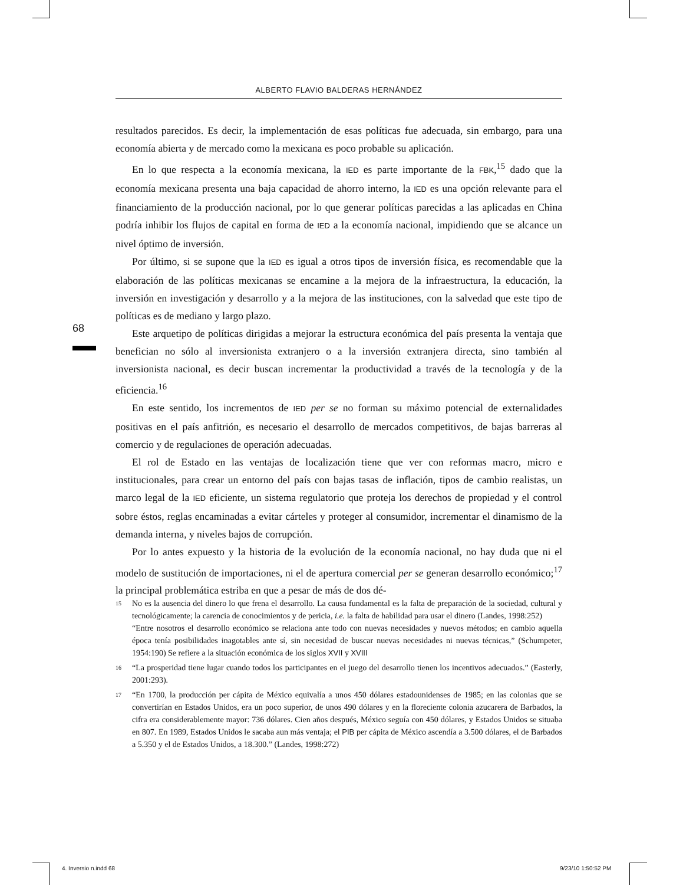ALBERTO FLAVIO BALDERAS HERNÁNDEZ
resultados parecidos. Es decir, la implementación de esas políticas fue adecuada, sin embargo, para una economía abierta y de mercado como la mexicana es poco probable su aplicación.
En lo que respecta a la economía mexicana, la IED es parte importante de la FBK,<sup>15</sup> dado que la economía mexicana presenta una baja capacidad de ahorro interno, la IED es una opción relevante para el financiamiento de la producción nacional, por lo que generar políticas parecidas a las aplicadas en China podría inhibir los flujos de capital en forma de IED a la economía nacional, impidiendo que se alcance un nivel óptimo de inversión.
Por último, si se supone que la IED es igual a otros tipos de inversión física, es recomendable que la elaboración de las políticas mexicanas se encamine a la mejora de la infraestructura, la educación, la inversión en investigación y desarrollo y a la mejora de las instituciones, con la salvedad que este tipo de políticas es de mediano y largo plazo.
Este arquetipo de políticas dirigidas a mejorar la estructura económica del país presenta la ventaja que benefician no sólo al inversionista extranjero o a la inversión extranjera directa, sino también al inversionista nacional, es decir buscan incrementar la productividad a través de la tecnología y de la eficiencia.<sup>16</sup>
En este sentido, los incrementos de IED per se no forman su máximo potencial de externalidades positivas en el país anfitrión, es necesario el desarrollo de mercados competitivos, de bajas barreras al comercio y de regulaciones de operación adecuadas.
El rol de Estado en las ventajas de localización tiene que ver con reformas macro, micro e institucionales, para crear un entorno del país con bajas tasas de inflación, tipos de cambio realistas, un marco legal de la IED eficiente, un sistema regulatorio que proteja los derechos de propiedad y el control sobre éstos, reglas encaminadas a evitar cárteles y proteger al consumidor, incrementar el dinamismo de la demanda interna, y niveles bajos de corrupción.
Por lo antes expuesto y la historia de la evolución de la economía nacional, no hay duda que ni el modelo de sustitución de importaciones, ni el de apertura comercial per se generan desarrollo económico;<sup>17</sup> la principal problemática estriba en que a pesar de más de dos dé-
68
15 No es la ausencia del dinero lo que frena el desarrollo. La causa fundamental es la falta de preparación de la sociedad, cultural y tecnológicamente; la carencia de conocimientos y de pericia, i.e. la falta de habilidad para usar el dinero (Landes, 1998:252)
“Entre nosotros el desarrollo económico se relaciona ante todo con nuevas necesidades y nuevos métodos; en cambio aquella época tenía posibilidades inagotables ante sí, sin necesidad de buscar nuevas necesidades ni nuevas técnicas,” (Schumpeter, 1954:190) Se refiere a la situación económica de los siglos XVII y XVIII
16 “La prosperidad tiene lugar cuando todos los participantes en el juego del desarrollo tienen los incentivos adecuados.” (Easterly, 2001:293).
17 “En 1700, la producción per cápita de México equivalía a unos 450 dólares estadounidenses de 1985; en las colonias que se convertirían en Estados Unidos, era un poco superior, de unos 490 dólares y en la floreciente colonia azucarera de Barbados, la cifra era considerablemente mayor: 736 dólares. Cien años después, México seguía con 450 dólares, y Estados Unidos se situaba en 807. En 1989, Estados Unidos le sacaba aun más ventaja; el PIB per cápita de México ascendía a 3.500 dólares, el de Barbados a 5.350 y el de Estados Unidos, a 18.300.” (Landes, 1998:272)
4. Inversio n.indd 68 9/23/10 1:50:52 PM